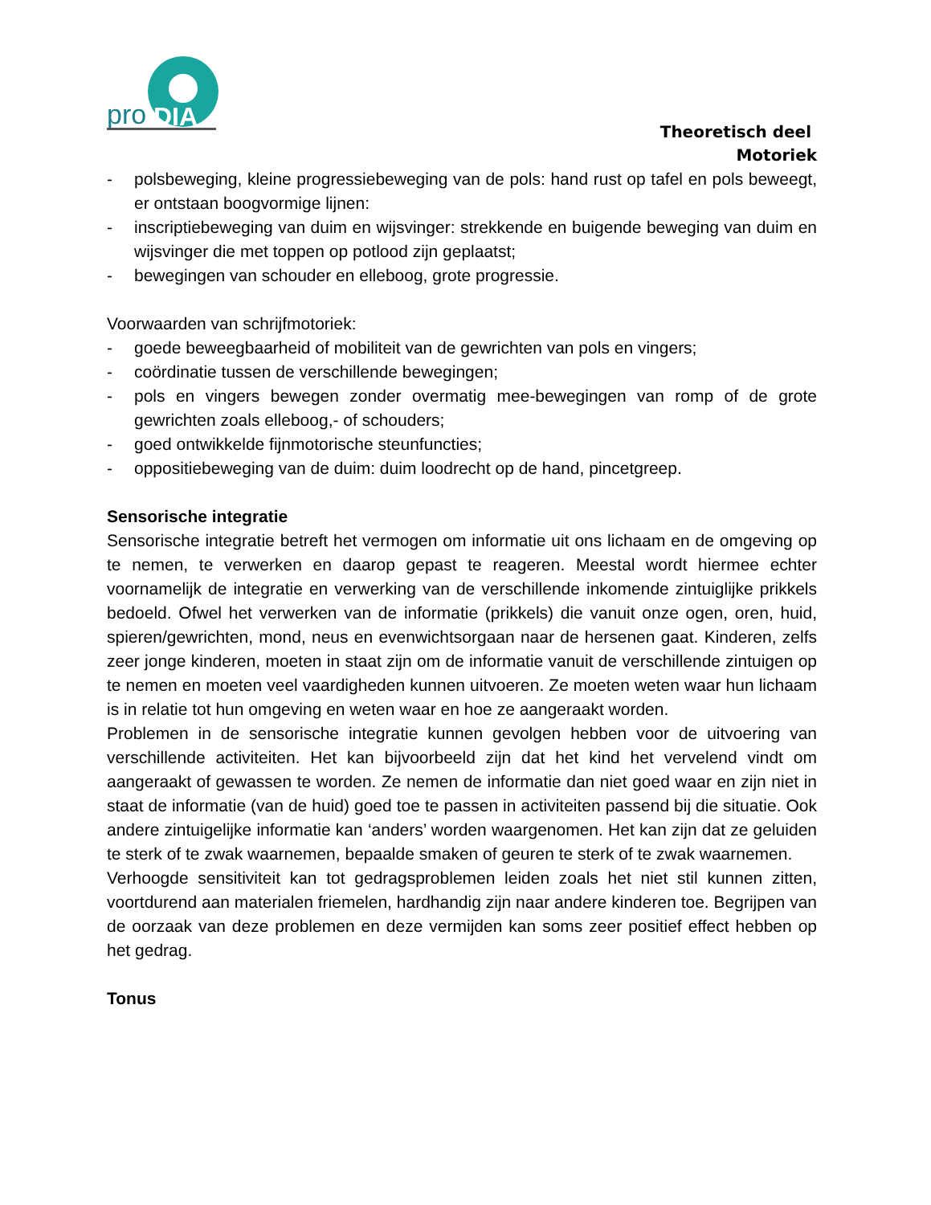pro
DIA
Theoretisch deel
Motoriek
- polsbeweging, kleine progressiebeweging van de pols: hand rust op tafel en pols beweegt, er ontstaan boogvormige lijnen:
- inscriptiebeweging van duim en wijsvinger: strekkende en buigende beweging van duim en wijsvinger die met toppen op potlood zijn geplaatst;
- bewegingen van schouder en elleboog, grote progressie.
Voorwaarden van schrijfmotoriek:
- goede beweegbaarheid of mobiliteit van de gewrichten van pols en vingers;
- coördinatie tussen de verschillende bewegingen;
- pols en vingers bewegen zonder overmatig mee-bewegingen van romp of de grote gewrichten zoals elleboog,- of schouders;
- goed ontwikkelde fijnmotorische steunfuncties;
- oppositiebeweging van de duim: duim loodrecht op de hand, pincetgreep.
Sensorische integratie
Sensorische integratie betreft het vermogen om informatie uit ons lichaam en de omgeving op te nemen, te verwerken en daarop gepast te reageren. Meestal wordt hiermee echter voornamelijk de integratie en verwerking van de verschillende inkomende zintuiglijke prikkels bedoeld. Ofwel het verwerken van de informatie (prikkels) die vanuit onze ogen, oren, huid, spieren/gewrichten, mond, neus en evenwichtsorgaan naar de hersenen gaat. Kinderen, zelfs zeer jonge kinderen, moeten in staat zijn om de informatie vanuit de verschillende zintuigen op te nemen en moeten veel vaardigheden kunnen uitvoeren. Ze moeten weten waar hun lichaam is in relatie tot hun omgeving en weten waar en hoe ze aangeraakt worden.
Problemen in de sensorische integratie kunnen gevolgen hebben voor de uitvoering van verschillende activiteiten. Het kan bijvoorbeeld zijn dat het kind het vervelend vindt om aangeraakt of gewassen te worden. Ze nemen de informatie dan niet goed waar en zijn niet in staat de informatie (van de huid) goed toe te passen in activiteiten passend bij die situatie. Ook andere zintuigelijke informatie kan ‘anders’ worden waargenomen. Het kan zijn dat ze geluiden te sterk of te zwak waarnemen, bepaalde smaken of geuren te sterk of te zwak waarnemen.
Verhoogde sensitiviteit kan tot gedragsproblemen leiden zoals het niet stil kunnen zitten, voortdurend aan materialen friemelen, hardhandig zijn naar andere kinderen toe. Begrijpen van de oorzaak van deze problemen en deze vermijden kan soms zeer positief effect hebben op het gedrag.
Tonus